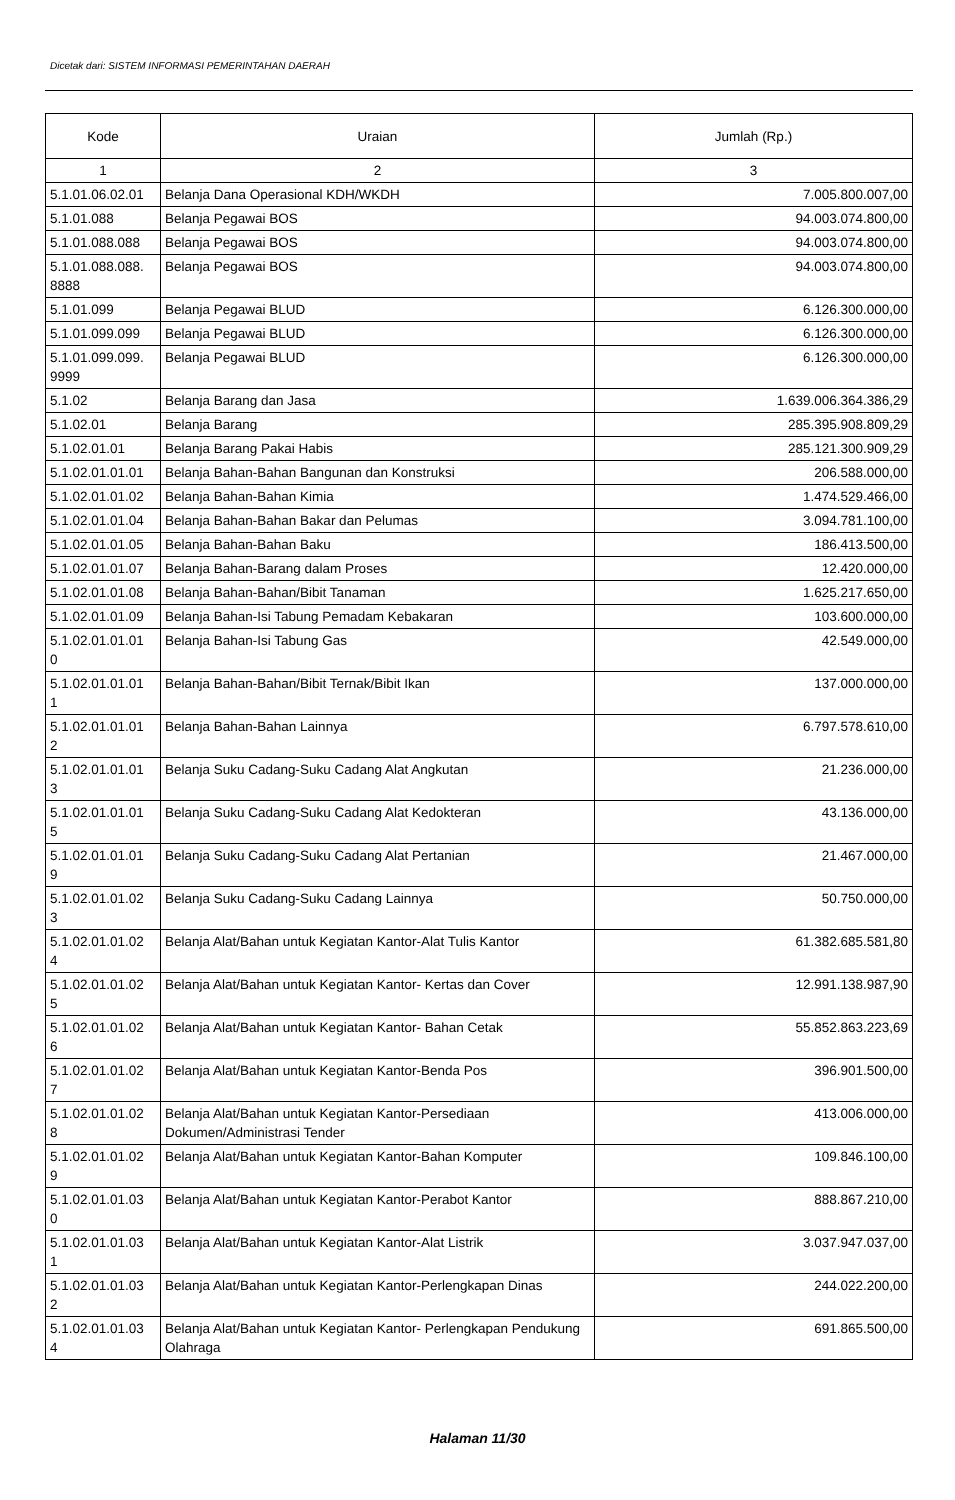Dicetak dari: SISTEM INFORMASI PEMERINTAHAN DAERAH
| Kode | Uraian | Jumlah (Rp.) |
| --- | --- | --- |
| 1 | 2 | 3 |
| 5.1.01.06.02.01 | Belanja Dana Operasional KDH/WKDH | 7.005.800.007,00 |
| 5.1.01.088 | Belanja Pegawai BOS | 94.003.074.800,00 |
| 5.1.01.088.088 | Belanja Pegawai BOS | 94.003.074.800,00 |
| 5.1.01.088.088. 8888 | Belanja Pegawai BOS | 94.003.074.800,00 |
| 5.1.01.099 | Belanja Pegawai BLUD | 6.126.300.000,00 |
| 5.1.01.099.099 | Belanja Pegawai BLUD | 6.126.300.000,00 |
| 5.1.01.099.099. 9999 | Belanja Pegawai BLUD | 6.126.300.000,00 |
| 5.1.02 | Belanja Barang dan Jasa | 1.639.006.364.386,29 |
| 5.1.02.01 | Belanja Barang | 285.395.908.809,29 |
| 5.1.02.01.01 | Belanja Barang Pakai Habis | 285.121.300.909,29 |
| 5.1.02.01.01.01 | Belanja Bahan-Bahan Bangunan dan Konstruksi | 206.588.000,00 |
| 5.1.02.01.01.02 | Belanja Bahan-Bahan Kimia | 1.474.529.466,00 |
| 5.1.02.01.01.04 | Belanja Bahan-Bahan Bakar dan Pelumas | 3.094.781.100,00 |
| 5.1.02.01.01.05 | Belanja Bahan-Bahan Baku | 186.413.500,00 |
| 5.1.02.01.01.07 | Belanja Bahan-Barang dalam Proses | 12.420.000,00 |
| 5.1.02.01.01.08 | Belanja Bahan-Bahan/Bibit Tanaman | 1.625.217.650,00 |
| 5.1.02.01.01.09 | Belanja Bahan-Isi Tabung Pemadam Kebakaran | 103.600.000,00 |
| 5.1.02.01.01.01 0 | Belanja Bahan-Isi Tabung Gas | 42.549.000,00 |
| 5.1.02.01.01.01 1 | Belanja Bahan-Bahan/Bibit Ternak/Bibit Ikan | 137.000.000,00 |
| 5.1.02.01.01.01 2 | Belanja Bahan-Bahan Lainnya | 6.797.578.610,00 |
| 5.1.02.01.01.01 3 | Belanja Suku Cadang-Suku Cadang Alat Angkutan | 21.236.000,00 |
| 5.1.02.01.01.01 5 | Belanja Suku Cadang-Suku Cadang Alat Kedokteran | 43.136.000,00 |
| 5.1.02.01.01.01 9 | Belanja Suku Cadang-Suku Cadang Alat Pertanian | 21.467.000,00 |
| 5.1.02.01.01.02 3 | Belanja Suku Cadang-Suku Cadang Lainnya | 50.750.000,00 |
| 5.1.02.01.01.02 4 | Belanja Alat/Bahan untuk Kegiatan Kantor-Alat Tulis Kantor | 61.382.685.581,80 |
| 5.1.02.01.01.02 5 | Belanja Alat/Bahan untuk Kegiatan Kantor- Kertas dan Cover | 12.991.138.987,90 |
| 5.1.02.01.01.02 6 | Belanja Alat/Bahan untuk Kegiatan Kantor- Bahan Cetak | 55.852.863.223,69 |
| 5.1.02.01.01.02 7 | Belanja Alat/Bahan untuk Kegiatan Kantor-Benda Pos | 396.901.500,00 |
| 5.1.02.01.01.02 8 | Belanja Alat/Bahan untuk Kegiatan Kantor-Persediaan Dokumen/Administrasi Tender | 413.006.000,00 |
| 5.1.02.01.01.02 9 | Belanja Alat/Bahan untuk Kegiatan Kantor-Bahan Komputer | 109.846.100,00 |
| 5.1.02.01.01.03 0 | Belanja Alat/Bahan untuk Kegiatan Kantor-Perabot Kantor | 888.867.210,00 |
| 5.1.02.01.01.03 1 | Belanja Alat/Bahan untuk Kegiatan Kantor-Alat Listrik | 3.037.947.037,00 |
| 5.1.02.01.01.03 2 | Belanja Alat/Bahan untuk Kegiatan Kantor-Perlengkapan Dinas | 244.022.200,00 |
| 5.1.02.01.01.03 4 | Belanja Alat/Bahan untuk Kegiatan Kantor- Perlengkapan Pendukung Olahraga | 691.865.500,00 |
Halaman 11/30